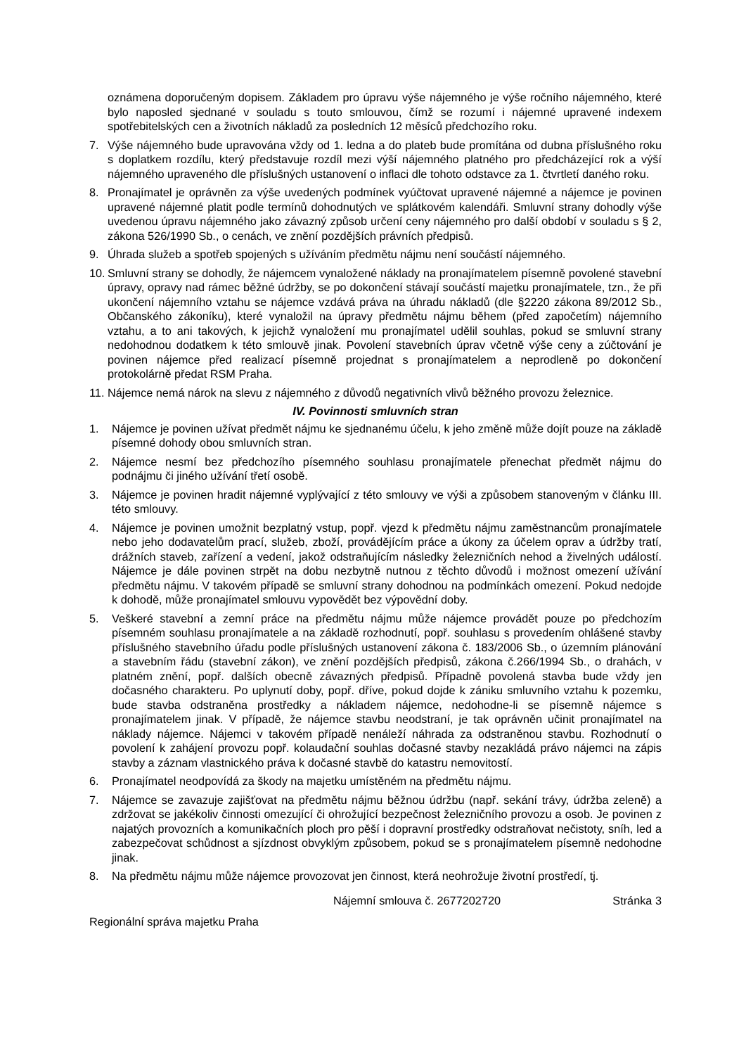oznámena doporučeným dopisem. Základem pro úpravu výše nájemného je výše ročního nájemného, které bylo naposled sjednané v souladu s touto smlouvou, čímž se rozumí i nájemné upravené indexem spotřebitelských cen a životních nákladů za posledních 12 měsíců předchozího roku.
7. Výše nájemného bude upravována vždy od 1. ledna a do plateb bude promítána od dubna příslušného roku s doplatkem rozdílu, který představuje rozdíl mezi výší nájemného platného pro předcházející rok a výší nájemného upraveného dle příslušných ustanovení o inflaci dle tohoto odstavce za 1. čtvrtletí daného roku.
8. Pronajímatel je oprávněn za výše uvedených podmínek vyúčtovat upravené nájemné a nájemce je povinen upravené nájemné platit podle termínů dohodnutých ve splátkovém kalendáři. Smluvní strany dohodly výše uvedenou úpravu nájemného jako závazný způsob určení ceny nájemného pro další období v souladu s § 2, zákona 526/1990 Sb., o cenách, ve znění pozdějších právních předpisů.
9. Úhrada služeb a spotřeb spojených s užíváním předmětu nájmu není součástí nájemného.
10. Smluvní strany se dohodly, že nájemcem vynaložené náklady na pronajímatelem písemně povolené stavební úpravy, opravy nad rámec běžné údržby, se po dokončení stávají součástí majetku pronajímatele, tzn., že při ukončení nájemního vztahu se nájemce vzdává práva na úhradu nákladů (dle §2220 zákona 89/2012 Sb., Občanského zákoníku), které vynaložil na úpravy předmětu nájmu během (před započetím) nájemního vztahu, a to ani takových, k jejichž vynaložení mu pronajímatel udělil souhlas, pokud se smluvní strany nedohodnou dodatkem k této smlouvě jinak. Povolení stavebních úprav včetně výše ceny a zúčtování je povinen nájemce před realizací písemně projednat s pronajímatelem a neprodleně po dokončení protokolárně předat RSM Praha.
11. Nájemce nemá nárok na slevu z nájemného z důvodů negativních vlivů běžného provozu železnice.
IV. Povinnosti smluvních stran
1. Nájemce je povinen užívat předmět nájmu ke sjednanému účelu, k jeho změně může dojít pouze na základě písemné dohody obou smluvních stran.
2. Nájemce nesmí bez předchozího písemného souhlasu pronajímatele přenechat předmět nájmu do podnájmu či jiného užívání třetí osobě.
3. Nájemce je povinen hradit nájemné vyplývající z této smlouvy ve výši a způsobem stanoveným v článku III. této smlouvy.
4. Nájemce je povinen umožnit bezplatný vstup, popř. vjezd k předmětu nájmu zaměstnancům pronajímatele nebo jeho dodavatelům prací, služeb, zboží, provádějícím práce a úkony za účelem oprav a údržby tratí, drážních staveb, zařízení a vedení, jakož odstraňujícím následky železničních nehod a živelných událostí. Nájemce je dále povinen strpět na dobu nezbytně nutnou z těchto důvodů i možnost omezení užívání předmětu nájmu. V takovém případě se smluvní strany dohodnou na podmínkách omezení. Pokud nedojde k dohodě, může pronajímatel smlouvu vypovědět bez výpovědní doby.
5. Veškeré stavební a zemní práce na předmětu nájmu může nájemce provádět pouze po předchozím písemném souhlasu pronajímatele a na základě rozhodnutí, popř. souhlasu s provedením ohlášené stavby příslušného stavebního úřadu podle příslušných ustanovení zákona č. 183/2006 Sb., o územním plánování a stavebním řádu (stavební zákon), ve znění pozdějších předpisů, zákona č.266/1994 Sb., o drahách, v platném znění, popř. dalších obecně závazných předpisů. Případně povolená stavba bude vždy jen dočasného charakteru. Po uplynutí doby, popř. dříve, pokud dojde k zániku smluvního vztahu k pozemku, bude stavba odstraněna prostředky a nákladem nájemce, nedohodne-li se písemně nájemce s pronajímatelem jinak. V případě, že nájemce stavbu neodstraní, je tak oprávněn učinit pronajímatel na náklady nájemce. Nájemci v takovém případě nenáleží náhrada za odstraněnou stavbu. Rozhodnutí o povolení k zahájení provozu popř. kolaudační souhlas dočasné stavby nezakládá právo nájemci na zápis stavby a záznam vlastnického práva k dočasné stavbě do katastru nemovitostí.
6. Pronajímatel neodpovídá za škody na majetku umístěném na předmětu nájmu.
7. Nájemce se zavazuje zajišťovat na předmětu nájmu běžnou údržbu (např. sekání trávy, údržba zeleně) a zdržovat se jakékoliv činnosti omezující či ohrožující bezpečnost železničního provozu a osob. Je povinen z najatých provozních a komunikačních ploch pro pěší i dopravní prostředky odstraňovat nečistoty, sníh, led a zabezpečovat schůdnost a sjízdnost obvyklým způsobem, pokud se s pronajímatelem písemně nedohodne jinak.
8. Na předmětu nájmu může nájemce provozovat jen činnost, která neohrožuje životní prostředí, tj.
Nájemní smlouva č. 2677202720 Stránka 3
Regionální správa majetku Praha